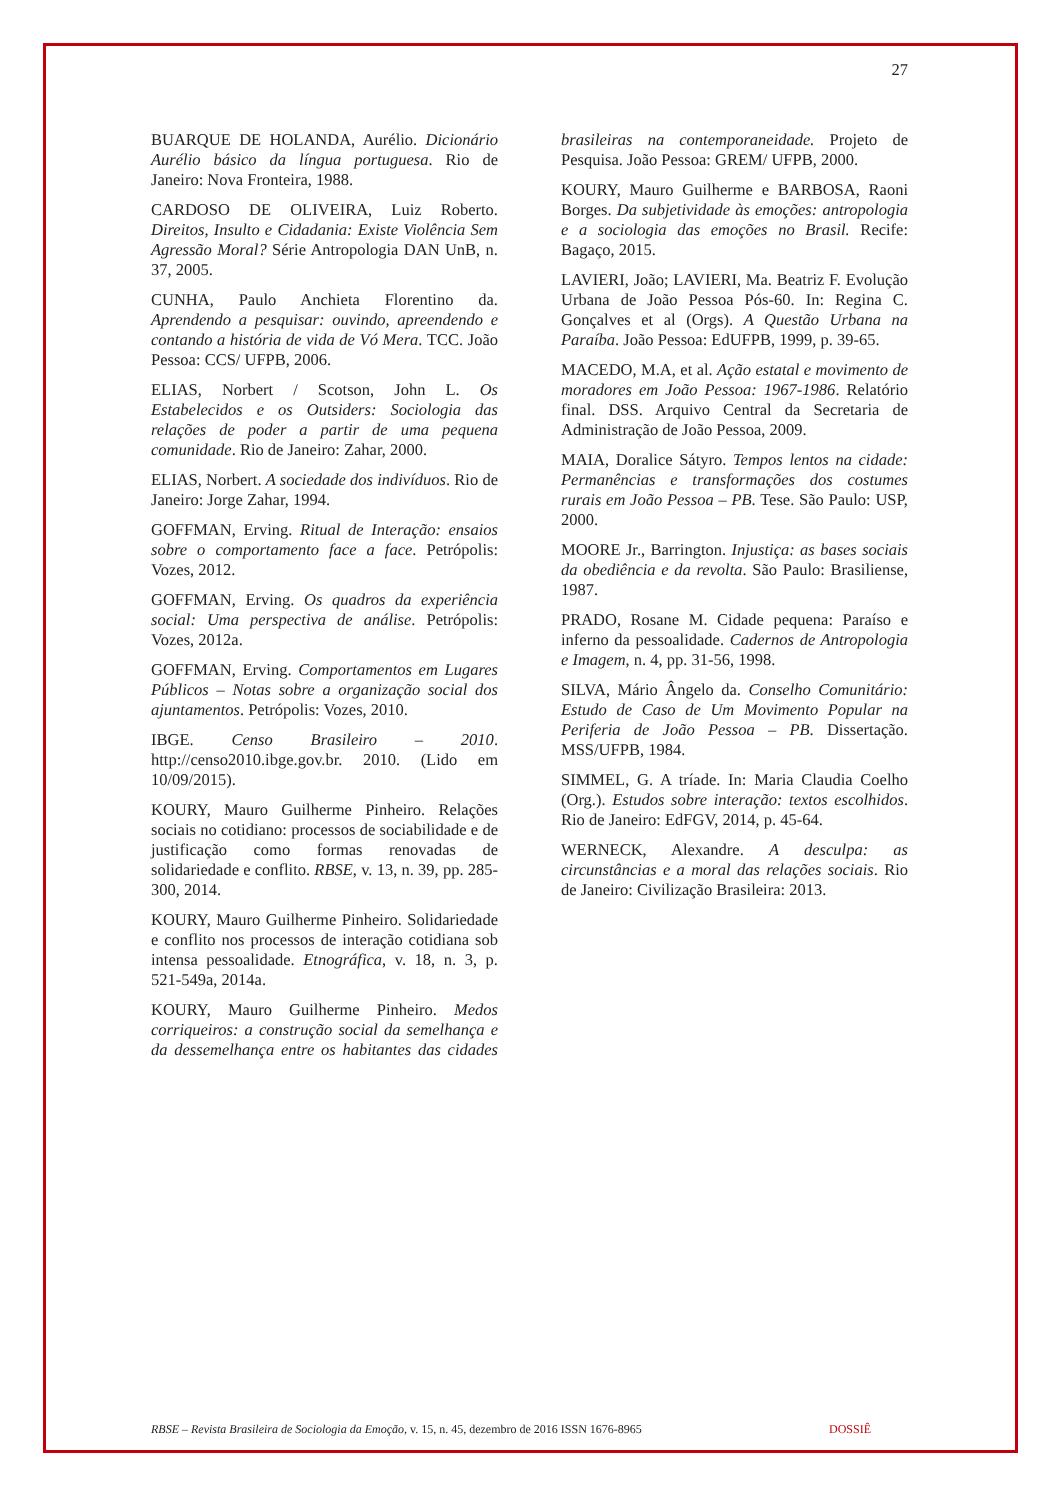27
BUARQUE DE HOLANDA, Aurélio. Dicionário Aurélio básico da língua portuguesa. Rio de Janeiro: Nova Fronteira, 1988.
CARDOSO DE OLIVEIRA, Luiz Roberto. Direitos, Insulto e Cidadania: Existe Violência Sem Agressão Moral? Série Antropologia DAN UnB, n. 37, 2005.
CUNHA, Paulo Anchieta Florentino da. Aprendendo a pesquisar: ouvindo, apreendendo e contando a história de vida de Vó Mera. TCC. João Pessoa: CCS/ UFPB, 2006.
ELIAS, Norbert / Scotson, John L. Os Estabelecidos e os Outsiders: Sociologia das relações de poder a partir de uma pequena comunidade. Rio de Janeiro: Zahar, 2000.
ELIAS, Norbert. A sociedade dos indivíduos. Rio de Janeiro: Jorge Zahar, 1994.
GOFFMAN, Erving. Ritual de Interação: ensaios sobre o comportamento face a face. Petrópolis: Vozes, 2012.
GOFFMAN, Erving. Os quadros da experiência social: Uma perspectiva de análise. Petrópolis: Vozes, 2012a.
GOFFMAN, Erving. Comportamentos em Lugares Públicos – Notas sobre a organização social dos ajuntamentos. Petrópolis: Vozes, 2010.
IBGE. Censo Brasileiro – 2010. http://censo2010.ibge.gov.br. 2010. (Lido em 10/09/2015).
KOURY, Mauro Guilherme Pinheiro. Relações sociais no cotidiano: processos de sociabilidade e de justificação como formas renovadas de solidariedade e conflito. RBSE, v. 13, n. 39, pp. 285-300, 2014.
KOURY, Mauro Guilherme Pinheiro. Solidariedade e conflito nos processos de interação cotidiana sob intensa pessoalidade. Etnográfica, v. 18, n. 3, p. 521-549a, 2014a.
KOURY, Mauro Guilherme Pinheiro. Medos corriqueiros: a construção social da semelhança e da dessemelhança entre os habitantes das cidades brasileiras na contemporaneidade. Projeto de Pesquisa. João Pessoa: GREM/ UFPB, 2000.
KOURY, Mauro Guilherme e BARBOSA, Raoni Borges. Da subjetividade às emoções: antropologia e a sociologia das emoções no Brasil. Recife: Bagaço, 2015.
LAVIERI, João; LAVIERI, Ma. Beatriz F. Evolução Urbana de João Pessoa Pós-60. In: Regina C. Gonçalves et al (Orgs). A Questão Urbana na Paraíba. João Pessoa: EdUFPB, 1999, p. 39-65.
MACEDO, M.A, et al. Ação estatal e movimento de moradores em João Pessoa: 1967-1986. Relatório final. DSS. Arquivo Central da Secretaria de Administração de João Pessoa, 2009.
MAIA, Doralice Sátyro. Tempos lentos na cidade: Permanências e transformações dos costumes rurais em João Pessoa – PB. Tese. São Paulo: USP, 2000.
MOORE Jr., Barrington. Injustiça: as bases sociais da obediência e da revolta. São Paulo: Brasiliense, 1987.
PRADO, Rosane M. Cidade pequena: Paraíso e inferno da pessoalidade. Cadernos de Antropologia e Imagem, n. 4, pp. 31-56, 1998.
SILVA, Mário Ângelo da. Conselho Comunitário: Estudo de Caso de Um Movimento Popular na Periferia de João Pessoa – PB. Dissertação. MSS/UFPB, 1984.
SIMMEL, G. A tríade. In: Maria Claudia Coelho (Org.). Estudos sobre interação: textos escolhidos. Rio de Janeiro: EdFGV, 2014, p. 45-64.
WERNECK, Alexandre. A desculpa: as circunstâncias e a moral das relações sociais. Rio de Janeiro: Civilização Brasileira: 2013.
RBSE – Revista Brasileira de Sociologia da Emoção, v. 15, n. 45, dezembro de 2016 ISSN 1676-8965 DOSSIÊ